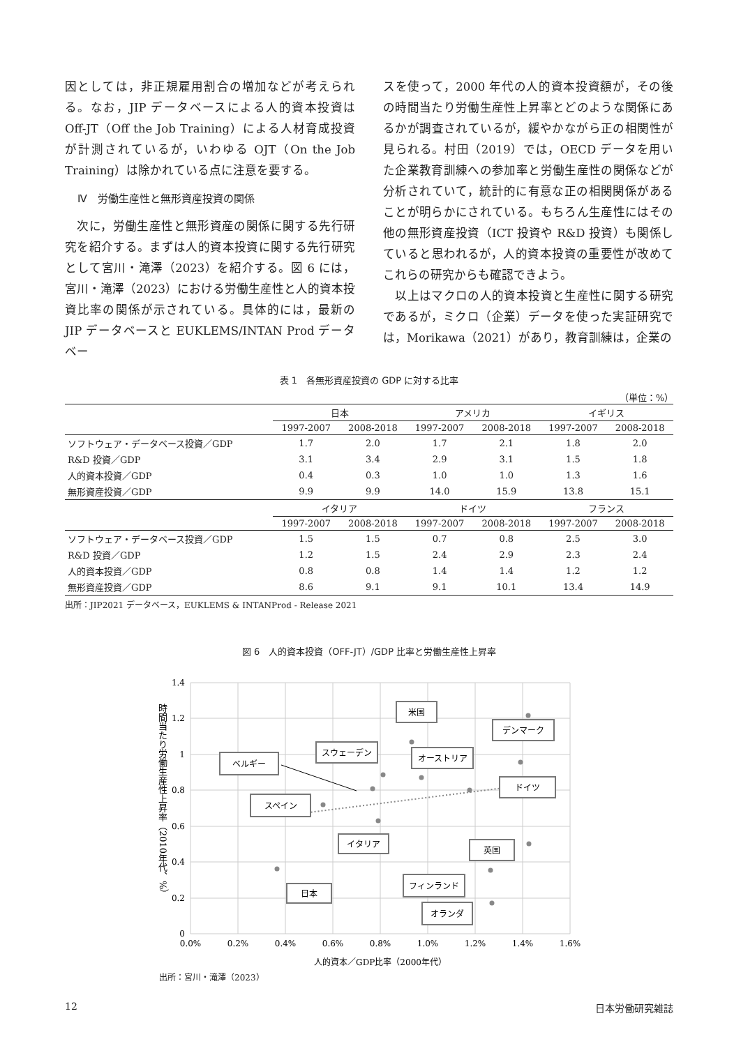因としては，非正規雇用割合の増加などが考えられる。なお，JIP データベースによる人的資本投資は Off-JT（Off the Job Training）による人材育成投資が計測されているが，いわゆる OJT（On the Job Training）は除かれている点に注意を要する。
Ⅳ　労働生産性と無形資産投資の関係
　次に，労働生産性と無形資産の関係に関する先行研究を紹介する。まずは人的資本投資に関する先行研究として宮川・滝澤（2023）を紹介する。図 6 には，宮川・滝澤（2023）における労働生産性と人的資本投資比率の関係が示されている。具体的には，最新の JIP データベースと EUKLEMS/INTAN Prod データベー
スを使って，2000 年代の人的資本投資額が，その後の時間当たり労働生産性上昇率とどのような関係にあるかが調査されているが，緩やかながら正の相関性が見られる。村田（2019）では，OECD データを用いた企業教育訓練への参加率と労働生産性の関係などが分析されていて，統計的に有意な正の相関関係があることが明らかにされている。もちろん生産性にはその他の無形資産投資（ICT 投資や R&D 投資）も関係していると思われるが，人的資本投資の重要性が改めてこれらの研究からも確認できよう。
　以上はマクロの人的資本投資と生産性に関する研究であるが，ミクロ（企業）データを使った実証研究では，Morikawa（2021）があり，教育訓練は，企業の
表 1　各無形資産投資の GDP に対する比率
（単位：%）
| | 日本 | | アメリカ | | イギリス | |
| --- | --- | --- | --- | --- | --- | --- |
| | 1997-2007 | 2008-2018 | 1997-2007 | 2008-2018 | 1997-2007 | 2008-2018 |
| ソフトウェア・データベース投資／GDP | 1.7 | 2.0 | 1.7 | 2.1 | 1.8 | 2.0 |
| R&D 投資／GDP | 3.1 | 3.4 | 2.9 | 3.1 | 1.5 | 1.8 |
| 人的資本投資／GDP | 0.4 | 0.3 | 1.0 | 1.0 | 1.3 | 1.6 |
| 無形資産投資／GDP | 9.9 | 9.9 | 14.0 | 15.9 | 13.8 | 15.1 |
| | イタリア | | ドイツ | | フランス | |
| | 1997-2007 | 2008-2018 | 1997-2007 | 2008-2018 | 1997-2007 | 2008-2018 |
| ソフトウェア・データベース投資／GDP | 1.5 | 1.5 | 0.7 | 0.8 | 2.5 | 3.0 |
| R&D 投資／GDP | 1.2 | 1.5 | 2.4 | 2.9 | 2.3 | 2.4 |
| 人的資本投資／GDP | 0.8 | 0.8 | 1.4 | 1.4 | 1.2 | 1.2 |
| 無形資産投資／GDP | 8.6 | 9.1 | 9.1 | 10.1 | 13.4 | 14.9 |
出所：JIP2021 データベース，EUKLEMS & INTANProd - Release 2021
図 6　人的資本投資（OFF-JT）/GDP 比率と労働生産性上昇率
1.4
1.2
1
0.8
0.6
0.4
0.2
0
0.0%
0.2%
0.4%
0.6%
0.8%
1.0%
1.2%
1.4%
1.6%
ベルギー
スペイン
スウェーデン
米国
オーストリア
デンマーク
ドイツ
イタリア
英国
日本
フィンランド
オランダ
時間当たり労働生産性上昇率（2010年代、%）
人的資本／GDP比率（2000年代）
出所：宮川・滝澤（2023）
12 日本労働研究雑誌